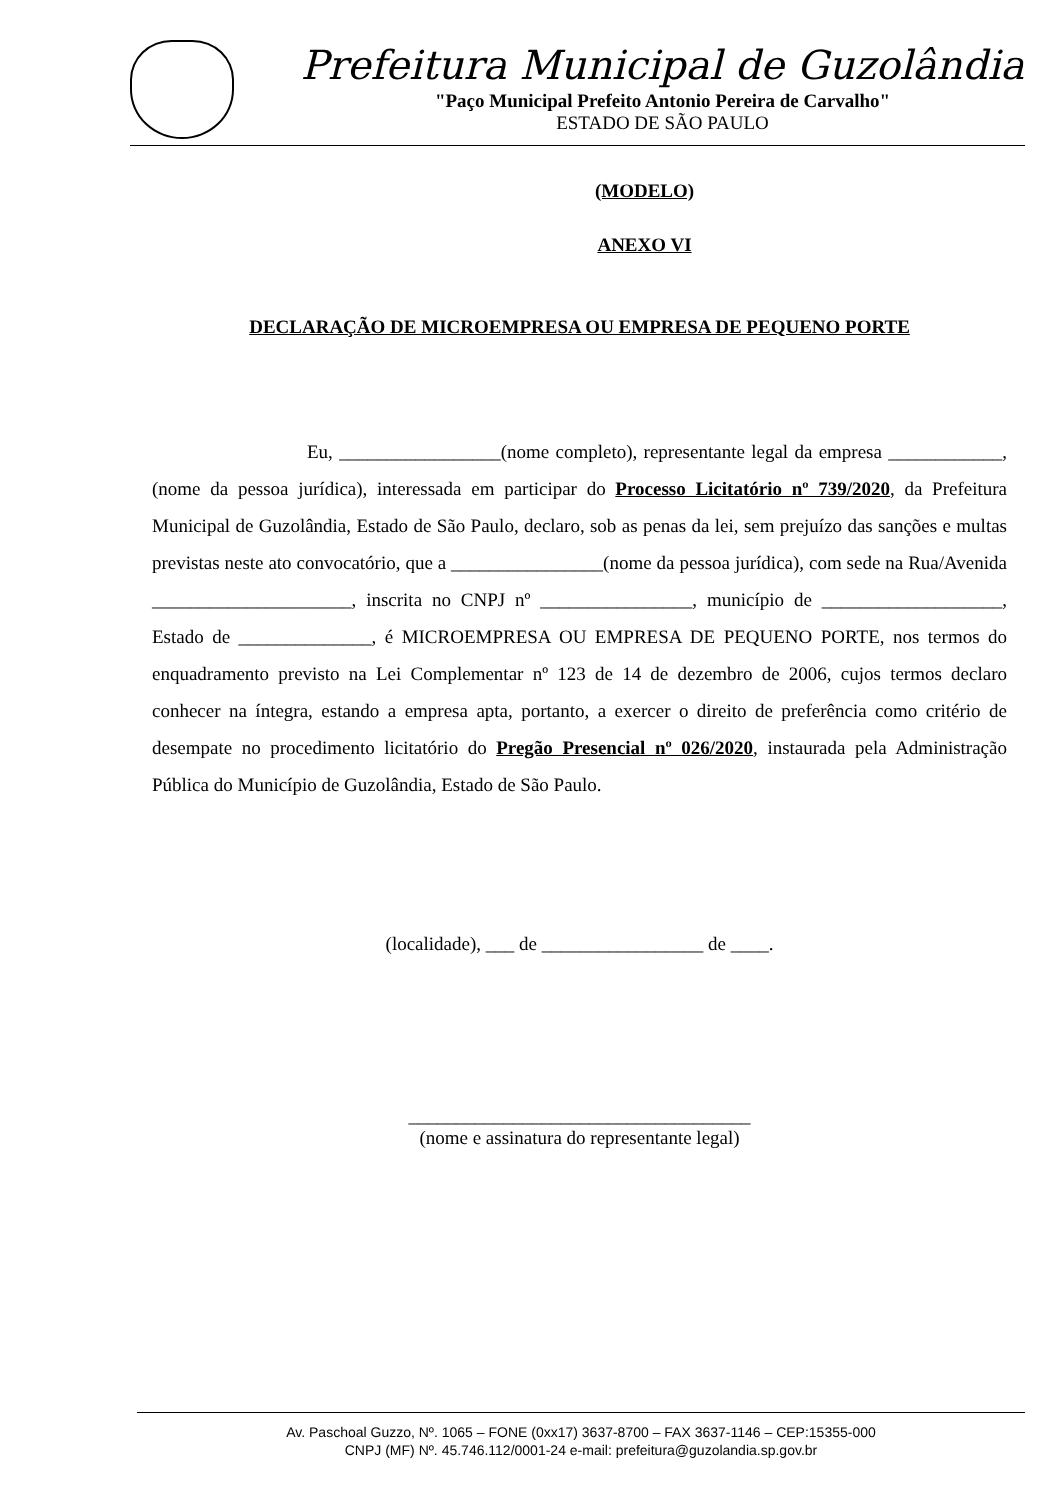Prefeitura Municipal de Guzolândia
"Paço Municipal Prefeito Antonio Pereira de Carvalho"
ESTADO DE SÃO PAULO
(MODELO)
ANEXO VI
DECLARAÇÃO DE MICROEMPRESA OU EMPRESA DE PEQUENO PORTE
Eu, _________________(nome completo), representante legal da empresa ____________, (nome da pessoa jurídica), interessada em participar do Processo Licitatório nº 739/2020, da Prefeitura Municipal de Guzolândia, Estado de São Paulo, declaro, sob as penas da lei, sem prejuízo das sanções e multas previstas neste ato convocatório, que a ________________(nome da pessoa jurídica), com sede na Rua/Avenida _____________________, inscrita no CNPJ nº ________________, município de ___________________, Estado de ______________, é MICROEMPRESA OU EMPRESA DE PEQUENO PORTE, nos termos do enquadramento previsto na Lei Complementar nº 123 de 14 de dezembro de 2006, cujos termos declaro conhecer na íntegra, estando a empresa apta, portanto, a exercer o direito de preferência como critério de desempate no procedimento licitatório do Pregão Presencial nº 026/2020, instaurada pela Administração Pública do Município de Guzolândia, Estado de São Paulo.
(localidade), ___ de _________________ de ____.
____________________________________
(nome e assinatura do representante legal)
Av. Paschoal Guzzo, Nº. 1065 – FONE (0xx17) 3637-8700 – FAX 3637-1146 – CEP:15355-000
CNPJ (MF) Nº. 45.746.112/0001-24 e-mail: prefeitura@guzolandia.sp.gov.br